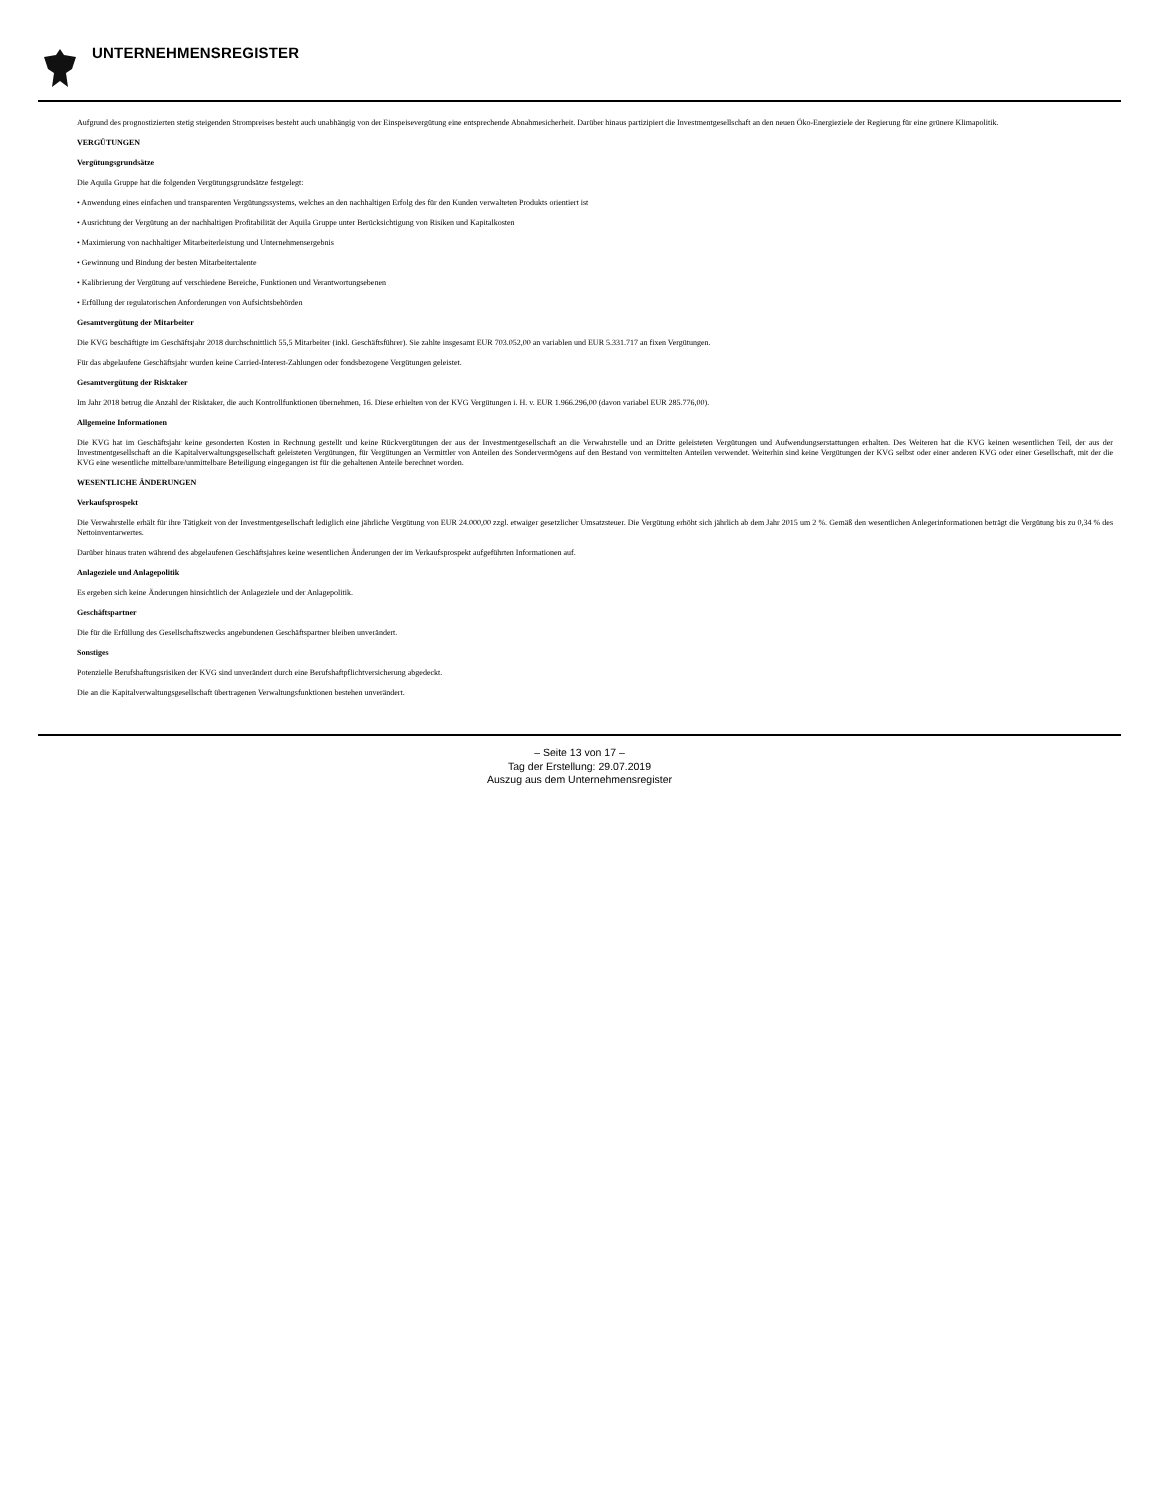UNTERNEHMENSREGISTER
Aufgrund des prognostizierten stetig steigenden Strompreises besteht auch unabhängig von der Einspeisevergütung eine entsprechende Abnahmesicherheit. Darüber hinaus partizipiert die Investmentgesellschaft an den neuen Öko-Energieziele der Regierung für eine grünere Klimapolitik.
VERGÜTUNGEN
Vergütungsgrundsätze
Die Aquila Gruppe hat die folgenden Vergütungsgrundsätze festgelegt:
• Anwendung eines einfachen und transparenten Vergütungssystems, welches an den nachhaltigen Erfolg des für den Kunden verwalteten Produkts orientiert ist
• Ausrichtung der Vergütung an der nachhaltigen Profitabilität der Aquila Gruppe unter Berücksichtigung von Risiken und Kapitalkosten
• Maximierung von nachhaltiger Mitarbeiterleistung und Unternehmensergebnis
• Gewinnung und Bindung der besten Mitarbeitertalente
• Kalibrierung der Vergütung auf verschiedene Bereiche, Funktionen und Verantwortungsebenen
• Erfüllung der regulatorischen Anforderungen von Aufsichtsbehörden
Gesamtvergütung der Mitarbeiter
Die KVG beschäftigte im Geschäftsjahr 2018 durchschnittlich 55,5 Mitarbeiter (inkl. Geschäftsführer). Sie zahlte insgesamt EUR 703.052,00 an variablen und EUR 5.331.717 an fixen Vergütungen.
Für das abgelaufene Geschäftsjahr wurden keine Carried-Interest-Zahlungen oder fondsbezogene Vergütungen geleistet.
Gesamtvergütung der Risktaker
Im Jahr 2018 betrug die Anzahl der Risktaker, die auch Kontrollfunktionen übernehmen, 16. Diese erhielten von der KVG Vergütungen i. H. v. EUR 1.966.296,00 (davon variabel EUR 285.776,00).
Allgemeine Informationen
Die KVG hat im Geschäftsjahr keine gesonderten Kosten in Rechnung gestellt und keine Rückvergütungen der aus der Investmentgesellschaft an die Verwahrstelle und an Dritte geleisteten Vergütungen und Aufwendungserstattungen erhalten. Des Weiteren hat die KVG keinen wesentlichen Teil, der aus der Investmentgesellschaft an die Kapitalverwaltungsgesellschaft geleisteten Vergütungen, für Vergütungen an Vermittler von Anteilen des Sondervermögens auf den Bestand von vermittelten Anteilen verwendet. Weiterhin sind keine Vergütungen der KVG selbst oder einer anderen KVG oder einer Gesellschaft, mit der die KVG eine wesentliche mittelbare/unmittelbare Beteiligung eingegangen ist für die gehaltenen Anteile berechnet worden.
WESENTLICHE ÄNDERUNGEN
Verkaufsprospekt
Die Verwahrstelle erhält für ihre Tätigkeit von der Investmentgesellschaft lediglich eine jährliche Vergütung von EUR 24.000,00 zzgl. etwaiger gesetzlicher Umsatzsteuer. Die Vergütung erhöht sich jährlich ab dem Jahr 2015 um 2 %. Gemäß den wesentlichen Anlegerinformationen beträgt die Vergütung bis zu 0,34 % des Nettoinventarwertes.
Darüber hinaus traten während des abgelaufenen Geschäftsjahres keine wesentlichen Änderungen der im Verkaufsprospekt aufgeführten Informationen auf.
Anlageziele und Anlagepolitik
Es ergeben sich keine Änderungen hinsichtlich der Anlageziele und der Anlagepolitik.
Geschäftspartner
Die für die Erfüllung des Gesellschaftszwecks angebundenen Geschäftspartner bleiben unverändert.
Sonstiges
Potenzielle Berufshaftungsrisiken der KVG sind unverändert durch eine Berufshaftpflichtversicherung abgedeckt.
Die an die Kapitalverwaltungsgesellschaft übertragenen Verwaltungsfunktionen bestehen unverändert.
– Seite 13 von 17 –
Tag der Erstellung: 29.07.2019
Auszug aus dem Unternehmensregister